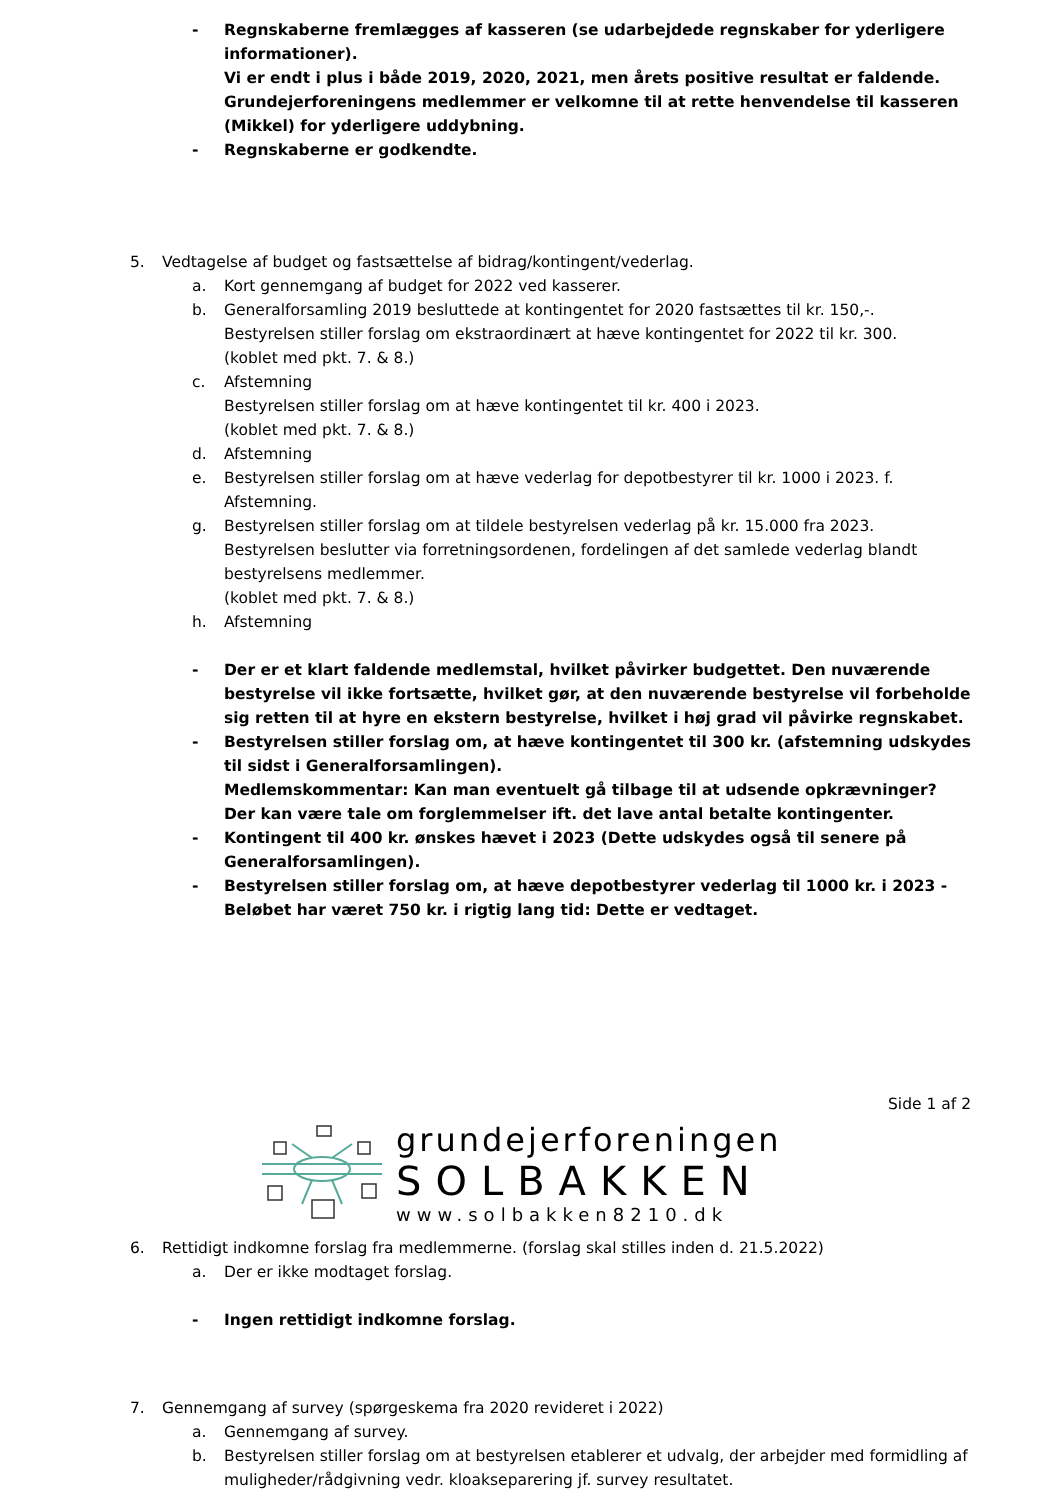- Regnskaberne fremlægges af kasseren (se udarbejdede regnskaber for yderligere informationer).
Vi er endt i plus i både 2019, 2020, 2021, men årets positive resultat er faldende. Grundejerforeningens medlemmer er velkomne til at rette henvendelse til kasseren (Mikkel) for yderligere uddybning.
- Regnskaberne er godkendte.
5. Vedtagelse af budget og fastsættelse af bidrag/kontingent/vederlag.
a. Kort gennemgang af budget for 2022 ved kasserer.
b. Generalforsamling 2019 besluttede at kontingentet for 2020 fastsættes til kr. 150,-.
Bestyrelsen stiller forslag om ekstraordinært at hæve kontingentet for 2022 til kr. 300.
(koblet med pkt. 7. & 8.)
c. Afstemning
Bestyrelsen stiller forslag om at hæve kontingentet til kr. 400 i 2023.
(koblet med pkt. 7. & 8.)
d. Afstemning
e. Bestyrelsen stiller forslag om at hæve vederlag for depotbestyrer til kr. 1000 i 2023. f. Afstemning.
g. Bestyrelsen stiller forslag om at tildele bestyrelsen vederlag på kr. 15.000 fra 2023.
Bestyrelsen beslutter via forretningsordenen, fordelingen af det samlede vederlag blandt bestyrelsens medlemmer.
(koblet med pkt. 7. & 8.)
h. Afstemning
- Der er et klart faldende medlemstal, hvilket påvirker budgettet. Den nuværende bestyrelse vil ikke fortsætte, hvilket gør, at den nuværende bestyrelse vil forbeholde sig retten til at hyre en ekstern bestyrelse, hvilket i høj grad vil påvirke regnskabet.
- Bestyrelsen stiller forslag om, at hæve kontingentet til 300 kr. (afstemning udskydes til sidst i Generalforsamlingen).
Medlemskommentar: Kan man eventuelt gå tilbage til at udsende opkrævninger? Der kan være tale om forglemmelser ift. det lave antal betalte kontingenter.
- Kontingent til 400 kr. ønskes hævet i 2023 (Dette udskydes også til senere på Generalforsamlingen).
- Bestyrelsen stiller forslag om, at hæve depotbestyrer vederlag til 1000 kr. i 2023 - Beløbet har været 750 kr. i rigtig lang tid: Dette er vedtaget.
Side 1 af 2
grundejerforeningen
SOLBAKKEN
www.solbakken8210.dk
6. Rettidigt indkomne forslag fra medlemmerne. (forslag skal stilles inden d. 21.5.2022)
a. Der er ikke modtaget forslag.
- Ingen rettidigt indkomne forslag.
7. Gennemgang af survey (spørgeskema fra 2020 revideret i 2022)
a. Gennemgang af survey.
b. Bestyrelsen stiller forslag om at bestyrelsen etablerer et udvalg, der arbejder med formidling af muligheder/rådgivning vedr. kloakseparering jf. survey resultatet.